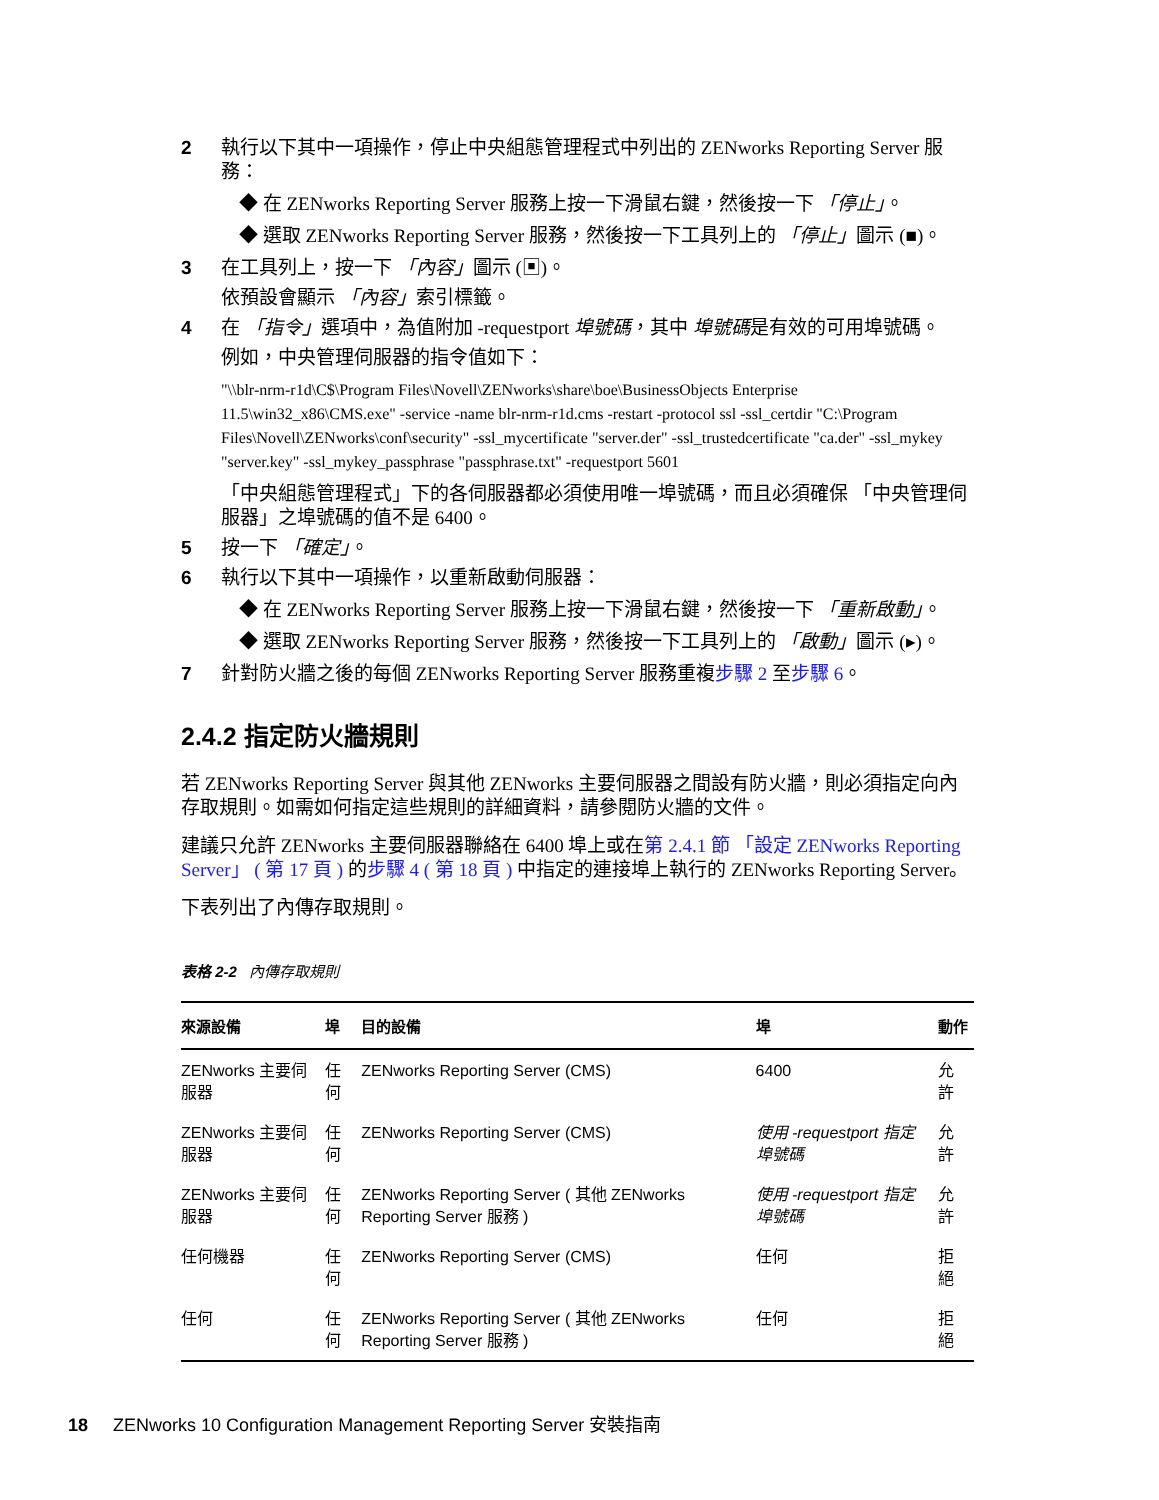2 執行以下其中一項操作，停止中央組態管理程式中列出的 ZENworks Reporting Server 服務：
◆ 在 ZENworks Reporting Server 服務上按一下滑鼠右鍵，然後按一下 「停止」。
◆ 選取 ZENworks Reporting Server 服務，然後按一下工具列上的 「停止」圖示 (■)。
3 在工具列上，按一下 「內容」圖示 (▣)。
依預設會顯示 「內容」索引標籤。
4 在 「指令」選項中，為值附加 -requestport 埠號碼，其中 埠號碼是有效的可用埠號碼。
例如，中央管理伺服器的指令值如下：
"\\blr-nrm-r1d\C$\Program Files\Novell\ZENworks\share\boe\BusinessObjects Enterprise 11.5\win32_x86\CMS.exe" -service -name blr-nrm-r1d.cms -restart -protocol ssl -ssl_certdir "C:\Program Files\Novell\ZENworks\conf\security" -ssl_mycertificate "server.der" -ssl_trustedcertificate "ca.der" -ssl_mykey "server.key" -ssl_mykey_passphrase "passphrase.txt" -requestport 5601
「中央組態管理程式」下的各伺服器都必須使用唯一埠號碼，而且必須確保 「中央管理伺服器」之埠號碼的值不是 6400。
5 按一下 「確定」。
6 執行以下其中一項操作，以重新啟動伺服器：
◆ 在 ZENworks Reporting Server 服務上按一下滑鼠右鍵，然後按一下 「重新啟動」。
◆ 選取 ZENworks Reporting Server 服務，然後按一下工具列上的 「啟動」圖示 (▸)。
7 針對防火牆之後的每個 ZENworks Reporting Server 服務重複步驟 2 至步驟 6。
2.4.2 指定防火牆規則
若 ZENworks Reporting Server 與其他 ZENworks 主要伺服器之間設有防火牆，則必須指定向內存取規則。如需如何指定這些規則的詳細資料，請參閱防火牆的文件。
建議只允許 ZENworks 主要伺服器聯絡在 6400 埠上或在第 2.4.1 節 「設定 ZENworks Reporting Server」 ( 第 17 頁 ) 的步驟 4 ( 第 18 頁 ) 中指定的連接埠上執行的 ZENworks Reporting Server。
下表列出了內傳存取規則。
表格 2-2 內傳存取規則
| 來源設備 | 埠 | 目的設備 | 埠 | 動作 |
| --- | --- | --- | --- | --- |
| ZENworks 主要伺服器 | 任何 | ZENworks Reporting Server (CMS) | 6400 | 允許 |
| ZENworks 主要伺服器 | 任何 | ZENworks Reporting Server (CMS) | 使用 -requestport 指定埠號碼 | 允許 |
| ZENworks 主要伺服器 | 任何 | ZENworks Reporting Server ( 其他 ZENworks Reporting Server 服務 ) | 使用 -requestport 指定埠號碼 | 允許 |
| 任何機器 | 任何 | ZENworks Reporting Server (CMS) | 任何 | 拒絕 |
| 任何 | 任何 | ZENworks Reporting Server ( 其他 ZENworks Reporting Server 服務 ) | 任何 | 拒絕 |
18 ZENworks 10 Configuration Management Reporting Server 安裝指南